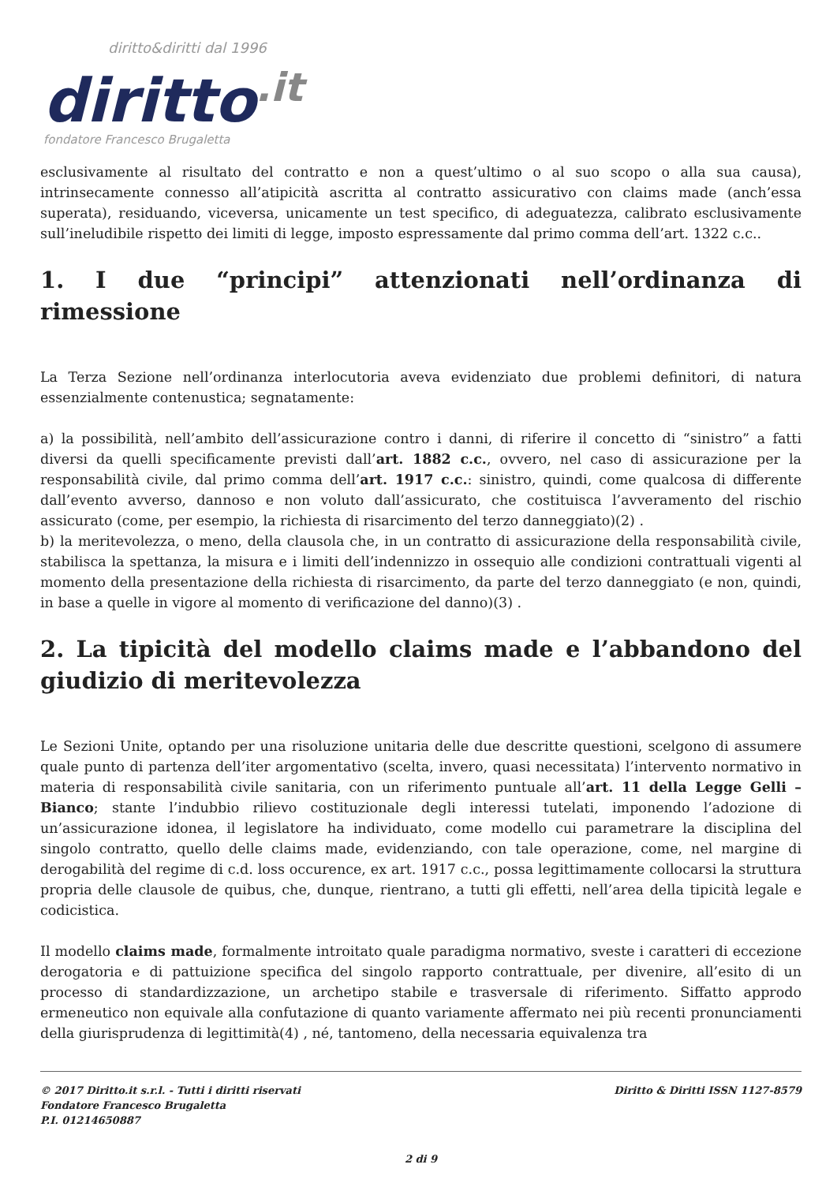diritto&diritti dal 1996
diritto.it
fondatore Francesco Brugaletta
esclusivamente al risultato del contratto e non a quest’ultimo o al suo scopo o alla sua causa), intrinsecamente connesso all’atipicità ascritta al contratto assicurativo con claims made (anch’essa superata), residuando, viceversa, unicamente un test specifico, di adeguatezza, calibrato esclusivamente sull’ineludibile rispetto dei limiti di legge, imposto espressamente dal primo comma dell’art. 1322 c.c..
1. I due “principi” attenzionati nell’ordinanza di rimessione
La Terza Sezione nell’ordinanza interlocutoria aveva evidenziato due problemi definitori, di natura essenzialmente contenustica; segnatamente:
a) la possibilità, nell’ambito dell’assicurazione contro i danni, di riferire il concetto di “sinistro” a fatti diversi da quelli specificamente previsti dall’art. 1882 c.c., ovvero, nel caso di assicurazione per la responsabilità civile, dal primo comma dell’art. 1917 c.c.: sinistro, quindi, come qualcosa di differente dall’evento avverso, dannoso e non voluto dall’assicurato, che costituisca l’avveramento del rischio assicurato (come, per esempio, la richiesta di risarcimento del terzo danneggiato)(2) .
b) la meritevolezza, o meno, della clausola che, in un contratto di assicurazione della responsabilità civile, stabilisca la spettanza, la misura e i limiti dell’indennizzo in ossequio alle condizioni contrattuali vigenti al momento della presentazione della richiesta di risarcimento, da parte del terzo danneggiato (e non, quindi, in base a quelle in vigore al momento di verificazione del danno)(3) .
2. La tipicità del modello claims made e l’abbandono del giudizio di meritevolezza
Le Sezioni Unite, optando per una risoluzione unitaria delle due descritte questioni, scelgono di assumere quale punto di partenza dell’iter argomentativo (scelta, invero, quasi necessitata) l’intervento normativo in materia di responsabilità civile sanitaria, con un riferimento puntuale all’art. 11 della Legge Gelli – Bianco; stante l’indubbio rilievo costituzionale degli interessi tutelati, imponendo l’adozione di un’assicurazione idonea, il legislatore ha individuato, come modello cui parametrare la disciplina del singolo contratto, quello delle claims made, evidenziando, con tale operazione, come, nel margine di derogabilità del regime di c.d. loss occurence, ex art. 1917 c.c., possa legittimamente collocarsi la struttura propria delle clausole de quibus, che, dunque, rientrano, a tutti gli effetti, nell’area della tipicità legale e codicistica.
Il modello claims made, formalmente introitato quale paradigma normativo, sveste i caratteri di eccezione derogatoria e di pattuizione specifica del singolo rapporto contrattuale, per divenire, all’esito di un processo di standardizzazione, un archetipo stabile e trasversale di riferimento. Siffatto approdo ermeneutico non equivale alla confutazione di quanto variamente affermato nei più recenti pronunciamenti della giurisprudenza di legittimità(4) , né, tantomeno, della necessaria equivalenza tra
Diritto & Diritti ISSN 1127-8579 © 2017 Diritto.it s.r.l. - Tutti i diritti riservati
Fondatore Francesco Brugaletta
P.I. 01214650887
2 di 9